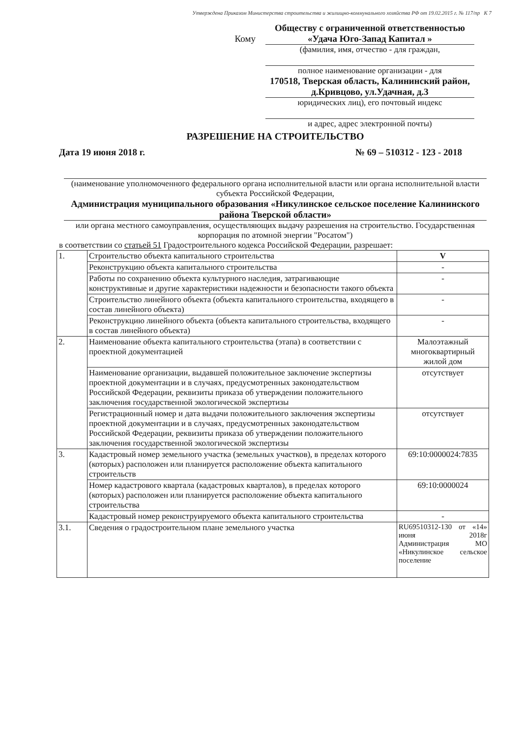Утверждена Приказом Министерства строительства и жилищно-коммунального хозяйства РФ от 19.02.2015 г. № 117/пр К 7
Кому
Обществу с ограниченной ответственностью «Удача Юго-Запад Капитал »
(фамилия, имя, отчество - для граждан,
полное наименование организации - для
170518, Тверская область, Калининский район, д.Кривцово, ул.Удачная, д.3
юридических лиц), его почтовый индекс
и адрес, адрес электронной почты)
РАЗРЕШЕНИЕ НА СТРОИТЕЛЬСТВО
Дата 19 июня 2018 г. № 69 – 510312 - 123 - 2018
(наименование уполномоченного федерального органа исполнительной власти или органа исполнительной власти субъекта Российской Федерации,
Администрация муниципального образования «Никулинское сельское поселение Калининского района Тверской области»
или органа местного самоуправления, осуществляющих выдачу разрешения на строительство. Государственная корпорация по атомной энергии "Росатом")
в соответствии со статьей 51 Градостроительного кодекса Российской Федерации, разрешает:
| 1. | Строительство объекта капитального строительства | V |
| | Реконструкцию объекта капитального строительства | - |
| | Работы по сохранению объекта культурного наследия, затрагивающие конструктивные и другие характеристики надежности и безопасности такого объекта | - |
| | Строительство линейного объекта (объекта капитального строительства, входящего в состав линейного объекта) | - |
| | Реконструкцию линейного объекта (объекта капитального строительства, входящего в состав линейного объекта) | - |
| 2. | Наименование объекта капитального строительства (этапа) в соответствии с проектной документацией | Малоэтажный многоквартирный жилой дом |
| | Наименование организации, выдавшей положительное заключение экспертизы проектной документации и в случаях, предусмотренных законодательством Российской Федерации, реквизиты приказа об утверждении положительного заключения государственной экологической экспертизы | отсутствует |
| | Регистрационный номер и дата выдачи положительного заключения экспертизы проектной документации и в случаях, предусмотренных законодательством Российской Федерации, реквизиты приказа об утверждении положительного заключения государственной экологической экспертизы | отсутствует |
| 3. | Кадастровый номер земельного участка (земельных участков), в пределах которого (которых) расположен или планируется расположение объекта капитального строительств | 69:10:0000024:7835 |
| | Номер кадастрового квартала (кадастровых кварталов), в пределах которого (которых) расположен или планируется расположение объекта капитального строительства | 69:10:0000024 |
| | Кадастровый номер реконструируемого объекта капитального строительства | - |
| 3.1. | Сведения о градостроительном плане земельного участка | RU69510312-130 от «14» июня 2018г Администрация МО «Никулинское сельское поселение |